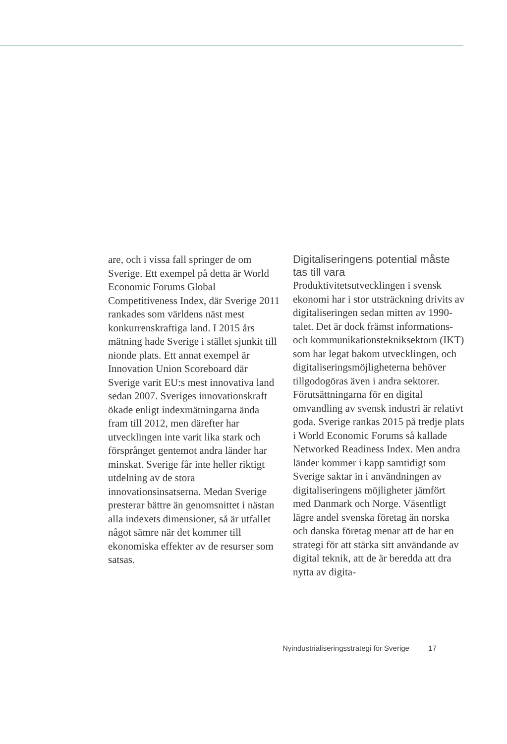are, och i vissa fall springer de om Sverige. Ett exempel på detta är World Economic Forums Global Competitiveness Index, där Sverige 2011 rankades som världens näst mest konkurrenskraftiga land. I 2015 års mätning hade Sverige i stället sjunkit till nionde plats. Ett annat exempel är Innovation Union Scoreboard där Sverige varit EU:s mest innovativa land sedan 2007. Sveriges innovationskraft ökade enligt indexmätningarna ända fram till 2012, men därefter har utvecklingen inte varit lika stark och försprånget gentemot andra länder har minskat. Sverige får inte heller riktigt utdelning av de stora innovationsinsatserna. Medan Sverige presterar bättre än genomsnittet i nästan alla indexets dimensioner, så är utfallet något sämre när det kommer till ekonomiska effekter av de resurser som satsas.
Digitaliseringens potential måste tas till vara
Produktivitetsutvecklingen i svensk ekonomi har i stor utsträckning drivits av digitaliseringen sedan mitten av 1990-talet. Det är dock främst informations- och kommunikationsteknik­sektorn (IKT) som har legat bakom utvecklingen, och digitaliseringsmöjligheterna behöver tillgodogöras även i andra sektorer. Förutsättningarna för en digital omvandling av svensk industri är relativt goda. Sverige rankas 2015 på tredje plats i World Economic Forums så kallade Networked Readiness Index. Men andra länder kommer i kapp samtidigt som Sverige saktar in i användningen av digitaliseringens möjligheter jämfört med Danmark och Norge. Väsentligt lägre andel svenska företag än norska och danska företag menar att de har en strategi för att stärka sitt användande av digital teknik, att de är beredda att dra nytta av digita-
Nyindustrialiseringsstrategi för Sverige 17